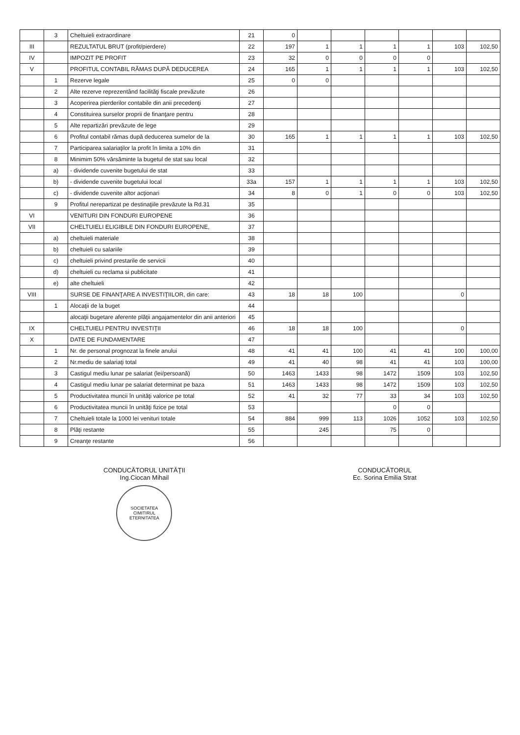| | 3 | Cheltuieli extraordinare | 21 | 0 | | | | | | |
| III | | REZULTATUL BRUT (profit/pierdere) | 22 | 197 | 1 | 1 | 1 | 1 | 103 | 102,50 |
| IV | | IMPOZIT PE PROFIT | 23 | 32 | 0 | 0 | 0 | 0 | | |
| V | | PROFITUL CONTABIL RĂMAS DUPĂ DEDUCEREA | 24 | 165 | 1 | 1 | 1 | 1 | 103 | 102,50 |
| | 1 | Rezerve legale | 25 | 0 | 0 | | | | | |
| | 2 | Alte rezerve reprezentând facilităţi fiscale prevăzute | 26 | | | | | | | |
| | 3 | Acoperirea pierderilor contabile din anii precedenţi | 27 | | | | | | | |
| | 4 | Constituirea surselor proprii de finanţare pentru | 28 | | | | | | | |
| | 5 | Alte repartizări prevăzute de lege | 29 | | | | | | | |
| | 6 | Profitul contabil rămas după deducerea sumelor de la | 30 | 165 | 1 | 1 | 1 | 1 | 103 | 102,50 |
| | 7 | Participarea salariaţilor la profit în limita a 10% din | 31 | | | | | | | |
| | 8 | Minimim 50% vărsăminte la bugetul de stat sau local | 32 | | | | | | | |
| | a) | - dividende cuvenite bugetului de stat | 33 | | | | | | | |
| | b) | - dividende cuvenite bugetului local | 33a | 157 | 1 | 1 | 1 | 1 | 103 | 102,50 |
| | c) | - dividende cuvenite altor acţionari | 34 | 8 | 0 | 1 | 0 | 0 | 103 | 102,50 |
| | 9 | Profitul nerepartizat pe destinaţiile prevăzute la Rd.31 | 35 | | | | | | | |
| VI | | VENITURI DIN FONDURI EUROPENE | 36 | | | | | | | |
| VII | | CHELTUIELI ELIGIBILE DIN FONDURI EUROPENE, | 37 | | | | | | | |
| | a) | cheltuieli materiale | 38 | | | | | | | |
| | b) | cheltuieli cu salariile | 39 | | | | | | | |
| | c) | cheltuieli privind prestarile de servicii | 40 | | | | | | | |
| | d) | cheltuieli cu reclama si publicitate | 41 | | | | | | | |
| | e) | alte cheltuieli | 42 | | | | | | | |
| VIII | | SURSE DE FINANŢARE A INVESTIŢIILOR, din care: | 43 | 18 | 18 | 100 | | | 0 | |
| | 1 | Alocaţii de la buget | 44 | | | | | | | |
| | | alocaţii bugetare aferente plăţii angajamentelor din anii anteriori | 45 | | | | | | | |
| IX | | CHELTUIELI PENTRU INVESTIŢII | 46 | 18 | 18 | 100 | | | 0 | |
| X | | DATE DE FUNDAMENTARE | 47 | | | | | | | |
| | 1 | Nr. de personal prognozat la finele anului | 48 | 41 | 41 | 100 | 41 | 41 | 100 | 100,00 |
| | 2 | Nr.mediu de salariaţi total | 49 | 41 | 40 | 98 | 41 | 41 | 103 | 100,00 |
| | 3 | Castigul mediu lunar pe salariat (lei/persoană) | 50 | 1463 | 1433 | 98 | 1472 | 1509 | 103 | 102,50 |
| | 4 | Castigul mediu lunar pe salariat determinat pe baza | 51 | 1463 | 1433 | 98 | 1472 | 1509 | 103 | 102,50 |
| | 5 | Productivitatea muncii în unităţi valorice pe total | 52 | 41 | 32 | 77 | 33 | 34 | 103 | 102,50 |
| | 6 | Productivitatea muncii în unităţi fizice pe total | 53 | | | | 0 | 0 | | |
| | 7 | Cheltuieli totale la 1000 lei venituri totale | 54 | 884 | 999 | 113 | 1026 | 1052 | 103 | 102,50 |
| | 8 | Plăţi restante | 55 | | 245 | | 75 | 0 | | |
| | 9 | Creanţe restante | 56 | | | | | | | |
CONDUCĂTORUL UNITĂŢII
Ing.Ciocan Mihail
SOCIETATEA
CIMITIRUL
ETERNITATEA
CONDUCĂTORUL
Ec. Sorina Emilia Strat